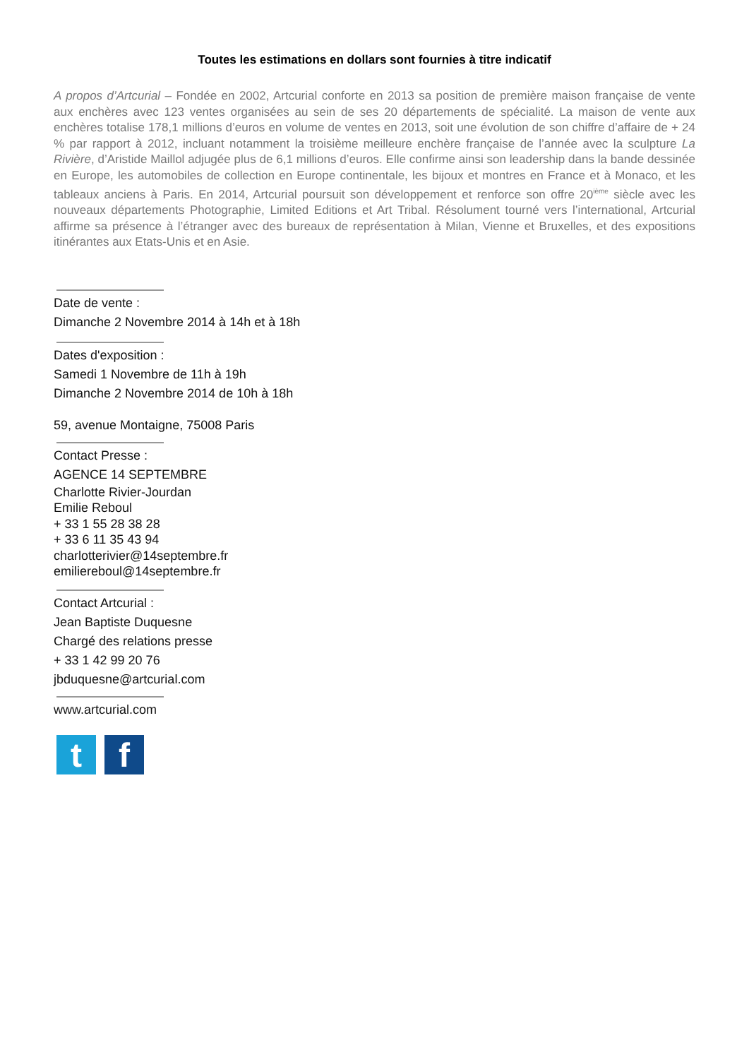Toutes les estimations en dollars sont fournies à titre indicatif
A propos d’Artcurial – Fondée en 2002, Artcurial conforte en 2013 sa position de première maison française de vente aux enchères avec 123 ventes organisées au sein de ses 20 départements de spécialité. La maison de vente aux enchères totalise 178,1 millions d’euros en volume de ventes en 2013, soit une évolution de son chiffre d’affaire de + 24 % par rapport à 2012, incluant notamment la troisième meilleure enchère française de l’année avec la sculpture La Rivière, d’Aristide Maillol adjugée plus de 6,1 millions d’euros. Elle confirme ainsi son leadership dans la bande dessinée en Europe, les automobiles de collection en Europe continentale, les bijoux et montres en France et à Monaco, et les tableaux anciens à Paris. En 2014, Artcurial poursuit son développement et renforce son offre 20<sup>ième</sup> siècle avec les nouveaux départements Photographie, Limited Editions et Art Tribal. Résolument tourné vers l’international, Artcurial affirme sa présence à l’étranger avec des bureaux de représentation à Milan, Vienne et Bruxelles, et des expositions itinérantes aux Etats-Unis et en Asie.
Date de vente :
Dimanche 2 Novembre 2014 à 14h et à 18h
Dates d'exposition :
Samedi 1 Novembre de 11h à 19h
Dimanche 2 Novembre 2014 de 10h à 18h
59, avenue Montaigne, 75008 Paris
Contact Presse :
AGENCE 14 SEPTEMBRE
Charlotte Rivier-Jourdan
Emilie Reboul
+ 33 1 55 28 38 28
+ 33 6 11 35 43 94
charlotterivier@14septembre.fr
emiliereboul@14septembre.fr
Contact Artcurial :
Jean Baptiste Duquesne
Chargé des relations presse
+ 33 1 42 99 20 76
jbduquesne@artcurial.com
www.artcurial.com
t f